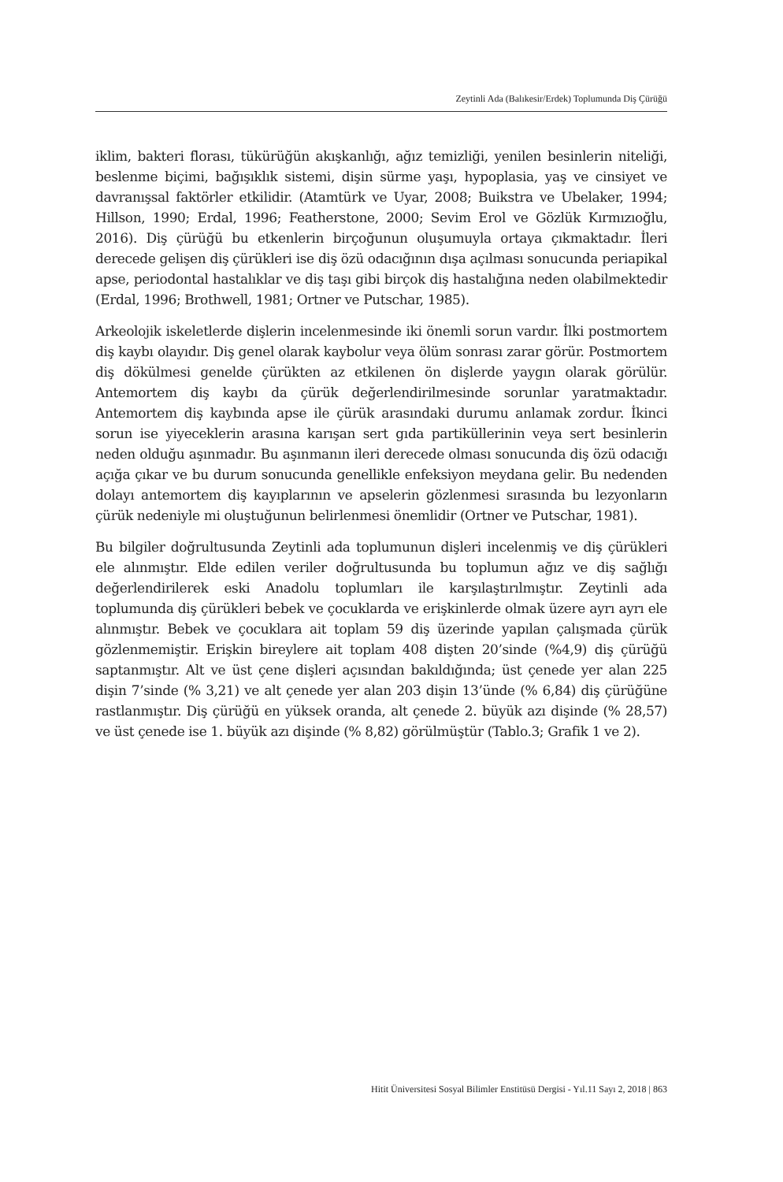Zeytinli Ada (Balıkesir/Erdek) Toplumunda Diş Çürüğü
iklim, bakteri florası, tükürüğün akışkanlığı, ağız temizliği, yenilen besinlerin niteliği, beslenme biçimi, bağışıklık sistemi, dişin sürme yaşı, hypoplasia, yaş ve cinsiyet ve davranışsal faktörler etkilidir. (Atamtürk ve Uyar, 2008; Buikstra ve Ubelaker, 1994; Hillson, 1990; Erdal, 1996; Featherstone, 2000; Sevim Erol ve Gözlük Kırmızıoğlu, 2016). Diş çürüğü bu etkenlerin birçoğunun oluşumuyla ortaya çıkmaktadır. İleri derecede gelişen diş çürükleri ise diş özü odacığının dışa açılması sonucunda periapikal apse, periodontal hastalıklar ve diş taşı gibi birçok diş hastalığına neden olabilmektedir (Erdal, 1996; Brothwell, 1981; Ortner ve Putschar, 1985).
Arkeolojik iskeletlerde dişlerin incelenmesinde iki önemli sorun vardır. İlki postmortem diş kaybı olayıdır. Diş genel olarak kaybolur veya ölüm sonrası zarar görür. Postmortem diş dökülmesi genelde çürükten az etkilenen ön dişlerde yaygın olarak görülür. Antemortem diş kaybı da çürük değerlendirilmesinde sorunlar yaratmaktadır. Antemortem diş kaybında apse ile çürük arasındaki durumu anlamak zordur. İkinci sorun ise yiyeceklerin arasına karışan sert gıda partiküllerinin veya sert besinlerin neden olduğu aşınmadır. Bu aşınmanın ileri derecede olması sonucunda diş özü odacığı açığa çıkar ve bu durum sonucunda genellikle enfeksiyon meydana gelir. Bu nedenden dolayı antemortem diş kayıplarının ve apselerin gözlenmesi sırasında bu lezyonların çürük nedeniyle mi oluştuğunun belirlenmesi önemlidir (Ortner ve Putschar, 1981).
Bu bilgiler doğrultusunda Zeytinli ada toplumunun dişleri incelenmiş ve diş çürükleri ele alınmıştır. Elde edilen veriler doğrultusunda bu toplumun ağız ve diş sağlığı değerlendirilerek eski Anadolu toplumları ile karşılaştırılmıştır. Zeytinli ada toplumunda diş çürükleri bebek ve çocuklarda ve erişkinlerde olmak üzere ayrı ayrı ele alınmıştır. Bebek ve çocuklara ait toplam 59 diş üzerinde yapılan çalışmada çürük gözlenmemiştir. Erişkin bireylere ait toplam 408 dişten 20’sinde (%4,9) diş çürüğü saptanmıştır. Alt ve üst çene dişleri açısından bakıldığında; üst çenede yer alan 225 dişin 7’sinde (% 3,21) ve alt çenede yer alan 203 dişin 13’ünde (% 6,84) diş çürüğüne rastlanmıştır. Diş çürüğü en yüksek oranda, alt çenede 2. büyük azı dişinde (% 28,57) ve üst çenede ise 1. büyük azı dişinde (% 8,82) görülmüştür (Tablo.3; Grafik 1 ve 2).
Hitit Üniversitesi Sosyal Bilimler Enstitüsü Dergisi - Yıl.11 Sayı 2, 2018 | 863